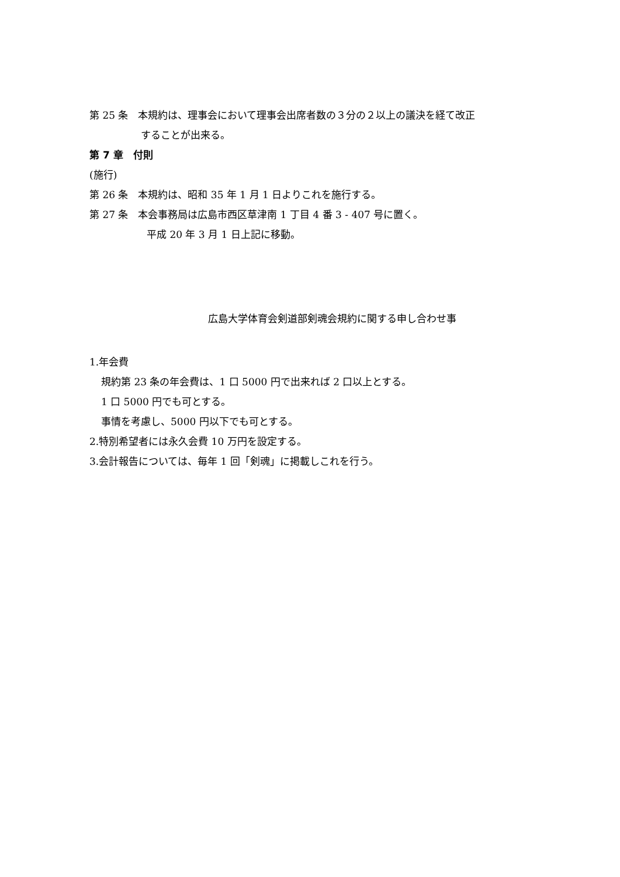第 25 条　本規約は、理事会において理事会出席者数の３分の２以上の議決を経て改正
することが出来る。
第 7 章　付則
(施行)
第 26 条　本規約は、昭和 35 年 1 月 1 日よりこれを施行する。
第 27 条　本会事務局は広島市西区草津南 1 丁目 4 番 3 - 407 号に置く。
平成 20 年 3 月 1 日上記に移動。
広島大学体育会剣道部剣魂会規約に関する申し合わせ事
1.年会費
規約第 23 条の年会費は、1 口 5000 円で出来れば 2 口以上とする。
1 口 5000 円でも可とする。
事情を考慮し、5000 円以下でも可とする。
2.特別希望者には永久会費 10 万円を設定する。
3.会計報告については、毎年 1 回「剣魂」に掲載しこれを行う。